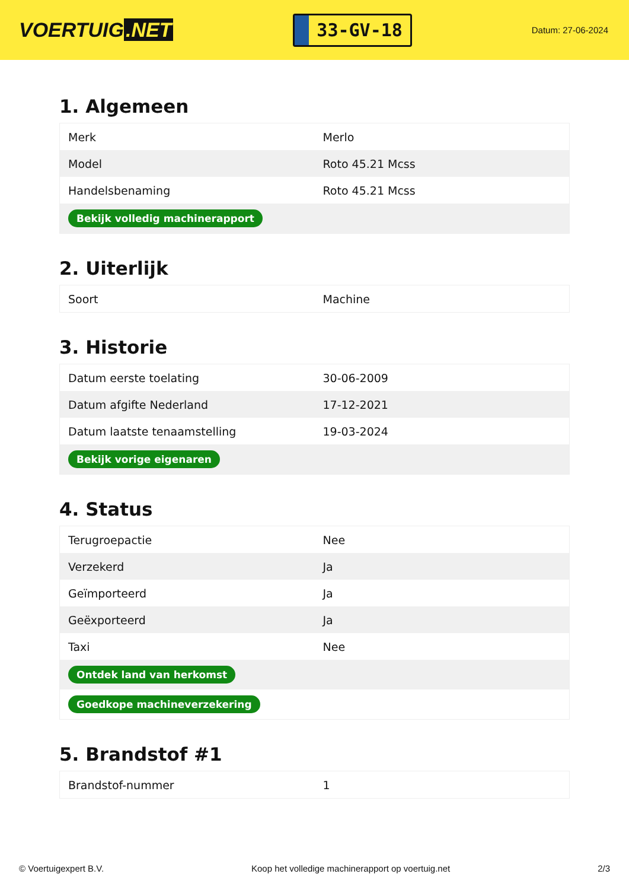VOERTUIG.NET
33-GV-18
Datum: 27-06-2024
1. Algemeen
| Merk | Merlo |
| Model | Roto 45.21 Mcss |
| Handelsbenaming | Roto 45.21 Mcss |
| Bekijk volledig machinerapport | |
2. Uiterlijk
| Soort | Machine |
3. Historie
| Datum eerste toelating | 30-06-2009 |
| Datum afgifte Nederland | 17-12-2021 |
| Datum laatste tenaamstelling | 19-03-2024 |
| Bekijk vorige eigenaren | |
4. Status
| Terugroepactie | Nee |
| Verzekerd | Ja |
| Geïmporteerd | Ja |
| Geëxporteerd | Ja |
| Taxi | Nee |
| Ontdek land van herkomst | |
| Goedkope machineverzekering | |
5. Brandstof #1
| Brandstof-nummer | 1 |
© Voertuigexpert B.V. Koop het volledige machinerapport op voertuig.net 2/3